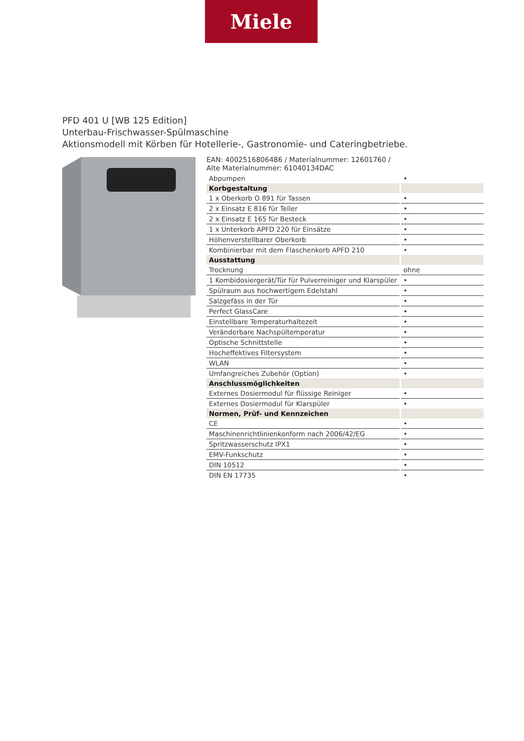Miele
PFD 401 U [WB 125 Edition]
Unterbau-Frischwasser-Spülmaschine
Aktionsmodell mit Körben für Hotellerie-, Gastronomie- und Cateringbetriebe.
EAN: 4002516806486 / Materialnummer: 12601760 /
Alte Materialnummer: 61040134DAC
| Abpumpen | • |
| Korbgestaltung | |
| 1 x Oberkorb O 891 für Tassen | • |
| 2 x Einsatz E 816 für Teller | • |
| 2 x Einsatz E 165 für Besteck | • |
| 1 x Unterkorb APFD 220 für Einsätze | • |
| Höhenverstellbarer Oberkorb | • |
| Kombinierbar mit dem Flaschenkorb APFD 210 | • |
| Ausstattung | |
| Trocknung | ohne |
| 1 Kombidosiergerät/Tür für Pulverreiniger und Klarspüler | • |
| Spülraum aus hochwertigem Edelstahl | • |
| Salzgefäss in der Tür | • |
| Perfect GlassCare | • |
| Einstellbare Temperaturhaltezeit | • |
| Veränderbare Nachspültemperatur | • |
| Optische Schnittstelle | • |
| Hocheffektives Filtersystem | • |
| WLAN | • |
| Umfangreiches Zubehör (Option) | • |
| Anschlussmöglichkeiten | |
| Externes Dosiermodul für flüssige Reiniger | • |
| Externes Dosiermodul für Klarspüler | • |
| Normen, Prüf- und Kennzeichen | |
| CE | • |
| Maschinenrichtlinienkonform nach 2006/42/EG | • |
| Spritzwasserschutz IPX1 | • |
| EMV-Funkschutz | • |
| DIN 10512 | • |
| DIN EN 17735 | • |